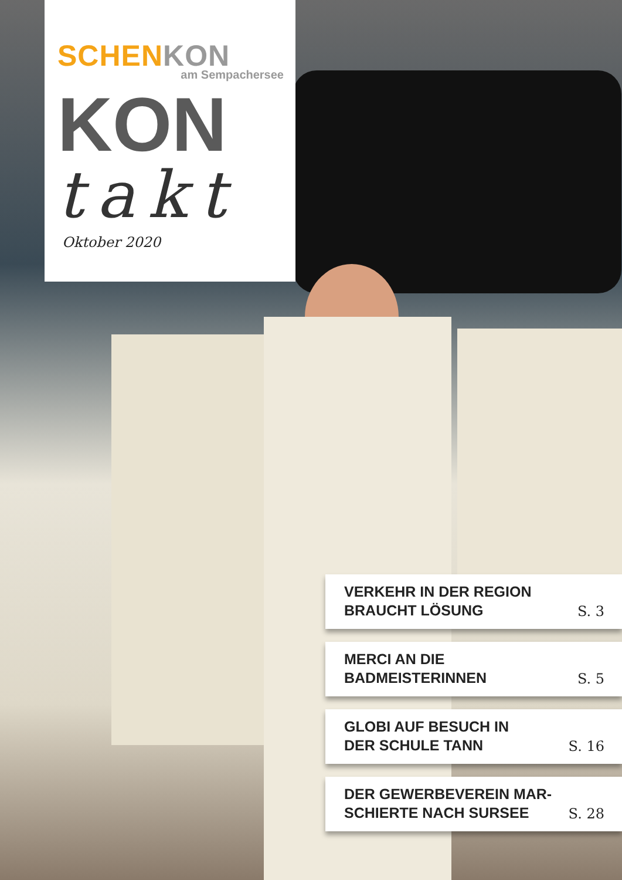SCHEN KON
am Sempachersee
KON
takt
Oktober 2020
VERKEHR IN DER REGION
BRAUCHT LÖSUNG S. 3
MERCI AN DIE
BADMEISTERINNEN S. 5
GLOBI AUF BESUCH IN
DER SCHULE TANN S. 16
DER GEWERBEVEREIN MAR-
SCHIERTE NACH SURSEE S. 28